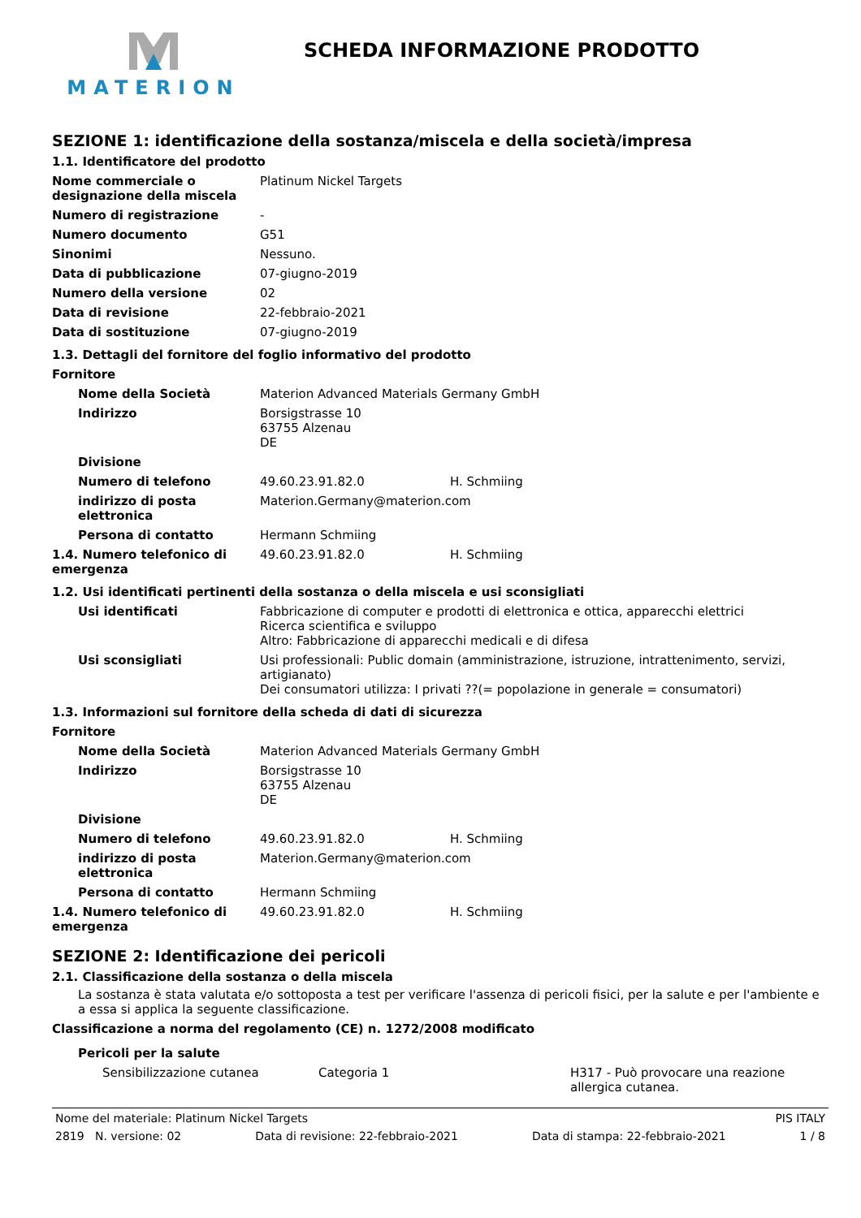MATERION
SCHEDA INFORMAZIONE PRODOTTO
SEZIONE 1: identificazione della sostanza/miscela e della società/impresa
1.1. Identificatore del prodotto
| Nome commerciale o designazione della miscela | Platinum Nickel Targets |
| Numero di registrazione | - |
| Numero documento | G51 |
| Sinonimi | Nessuno. |
| Data di pubblicazione | 07-giugno-2019 |
| Numero della versione | 02 |
| Data di revisione | 22-febbraio-2021 |
| Data di sostituzione | 07-giugno-2019 |
1.3. Dettagli del fornitore del foglio informativo del prodotto
Fornitore
| Nome della Società | Materion Advanced Materials Germany GmbH | |
| Indirizzo | Borsigstrasse 10 63755 Alzenau DE | |
| Divisione | | |
| Numero di telefono | 49.60.23.91.82.0 | H. Schmiing |
| indirizzo di posta elettronica | Materion.Germany@materion.com | |
| Persona di contatto | Hermann Schmiing | |
| 1.4. Numero telefonico di emergenza | 49.60.23.91.82.0 | H. Schmiing |
1.2. Usi identificati pertinenti della sostanza o della miscela e usi sconsigliati
| Usi identificati | Fabbricazione di computer e prodotti di elettronica e ottica, apparecchi elettrici Ricerca scientifica e sviluppo Altro: Fabbricazione di apparecchi medicali e di difesa |
| Usi sconsigliati | Usi professionali: Public domain (amministrazione, istruzione, intrattenimento, servizi, artigianato) Dei consumatori utilizza: I privati ??(= popolazione in generale = consumatori) |
1.3. Informazioni sul fornitore della scheda di dati di sicurezza
Fornitore
| Nome della Società | Materion Advanced Materials Germany GmbH | |
| Indirizzo | Borsigstrasse 10 63755 Alzenau DE | |
| Divisione | | |
| Numero di telefono | 49.60.23.91.82.0 | H. Schmiing |
| indirizzo di posta elettronica | Materion.Germany@materion.com | |
| Persona di contatto | Hermann Schmiing | |
| 1.4. Numero telefonico di emergenza | 49.60.23.91.82.0 | H. Schmiing |
SEZIONE 2: Identificazione dei pericoli
2.1. Classificazione della sostanza o della miscela
La sostanza è stata valutata e/o sottoposta a test per verificare l'assenza di pericoli fisici, per la salute e per l'ambiente e a essa si applica la seguente classificazione.
Classificazione a norma del regolamento (CE) n. 1272/2008 modificato
Pericoli per la salute
| Sensibilizzazione cutanea | Categoria 1 | H317 - Può provocare una reazione allergica cutanea. |
Nome del materiale: Platinum Nickel Targets PIS ITALY
2819 N. versione: 02 Data di revisione: 22-febbraio-2021 Data di stampa: 22-febbraio-2021 1 / 8